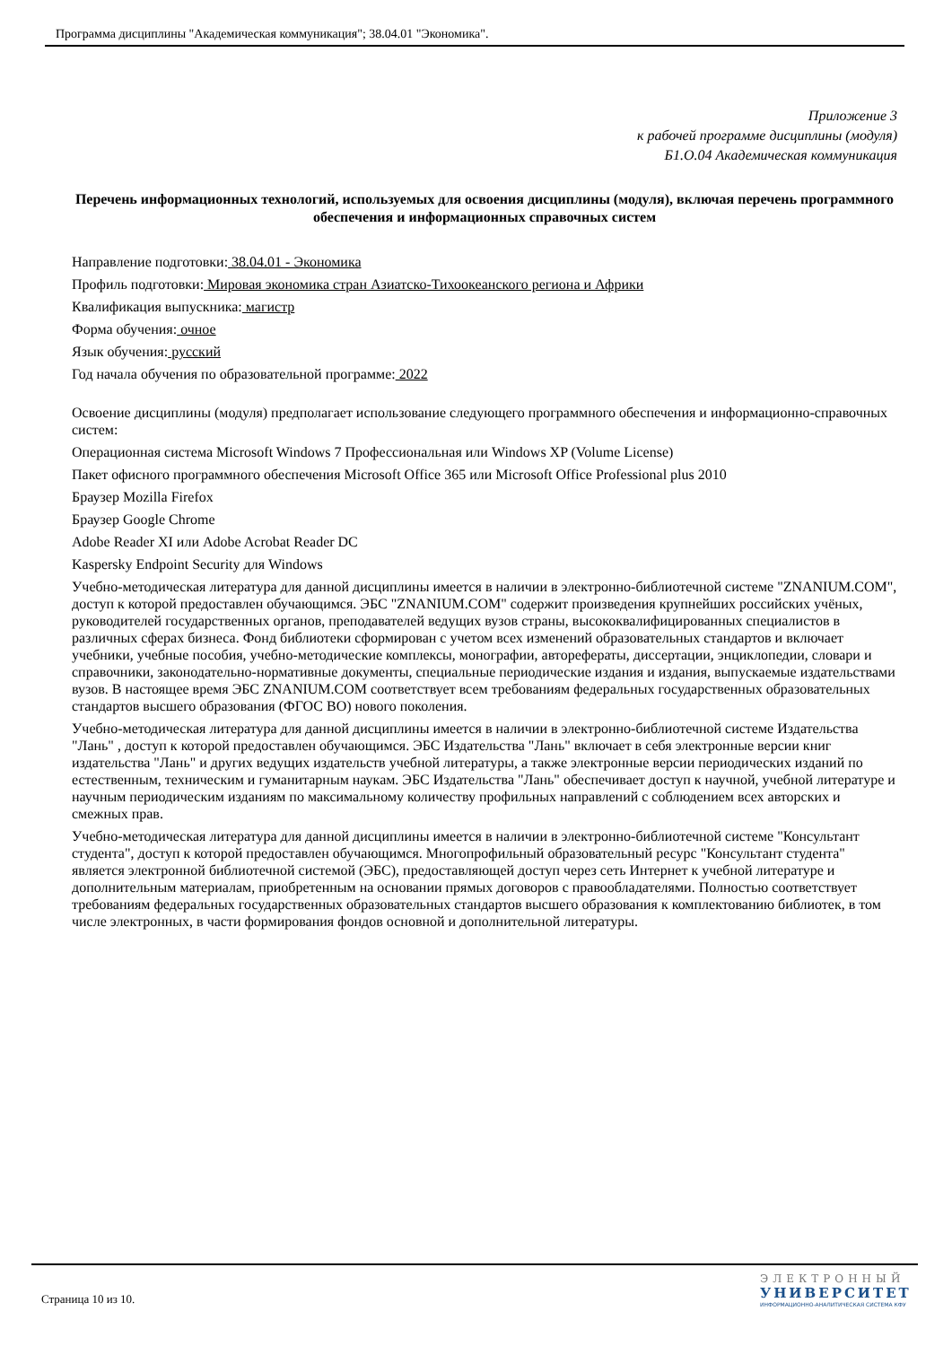Программа дисциплины "Академическая коммуникация"; 38.04.01 "Экономика".
Приложение 3
к рабочей программе дисциплины (модуля)
Б1.О.04 Академическая коммуникация
Перечень информационных технологий, используемых для освоения дисциплины (модуля), включая перечень программного обеспечения и информационных справочных систем
Направление подготовки: 38.04.01 - Экономика
Профиль подготовки: Мировая экономика стран Азиатско-Тихоокеанского региона и Африки
Квалификация выпускника: магистр
Форма обучения: очное
Язык обучения: русский
Год начала обучения по образовательной программе: 2022
Освоение дисциплины (модуля) предполагает использование следующего программного обеспечения и информационно-справочных систем:
Операционная система Microsoft Windows 7 Профессиональная или Windows XP (Volume License)
Пакет офисного программного обеспечения Microsoft Office 365 или Microsoft Office Professional plus 2010
Браузер Mozilla Firefox
Браузер Google Chrome
Adobe Reader XI или Adobe Acrobat Reader DC
Kaspersky Endpoint Security для Windows
Учебно-методическая литература для данной дисциплины имеется в наличии в электронно-библиотечной системе "ZNANIUM.COM", доступ к которой предоставлен обучающимся. ЭБС "ZNANIUM.COM" содержит произведения крупнейших российских учёных, руководителей государственных органов, преподавателей ведущих вузов страны, высококвалифицированных специалистов в различных сферах бизнеса. Фонд библиотеки сформирован с учетом всех изменений образовательных стандартов и включает учебники, учебные пособия, учебно-методические комплексы, монографии, авторефераты, диссертации, энциклопедии, словари и справочники, законодательно-нормативные документы, специальные периодические издания и издания, выпускаемые издательствами вузов. В настоящее время ЭБС ZNANIUM.COM соответствует всем требованиям федеральных государственных образовательных стандартов высшего образования (ФГОС ВО) нового поколения.
Учебно-методическая литература для данной дисциплины имеется в наличии в электронно-библиотечной системе Издательства "Лань" , доступ к которой предоставлен обучающимся. ЭБС Издательства "Лань" включает в себя электронные версии книг издательства "Лань" и других ведущих издательств учебной литературы, а также электронные версии периодических изданий по естественным, техническим и гуманитарным наукам. ЭБС Издательства "Лань" обеспечивает доступ к научной, учебной литературе и научным периодическим изданиям по максимальному количеству профильных направлений с соблюдением всех авторских и смежных прав.
Учебно-методическая литература для данной дисциплины имеется в наличии в электронно-библиотечной системе "Консультант студента", доступ к которой предоставлен обучающимся. Многопрофильный образовательный ресурс "Консультант студента" является электронной библиотечной системой (ЭБС), предоставляющей доступ через сеть Интернет к учебной литературе и дополнительным материалам, приобретенным на основании прямых договоров с правообладателями. Полностью соответствует требованиям федеральных государственных образовательных стандартов высшего образования к комплектованию библиотек, в том числе электронных, в части формирования фондов основной и дополнительной литературы.
Страница 10 из 10.
ЭЛЕКТРОННЫЙ
УНИВЕРСИТЕТ
ИНФОРМАЦИОННО-АНАЛИТИЧЕСКАЯ СИСТЕМА КФУ